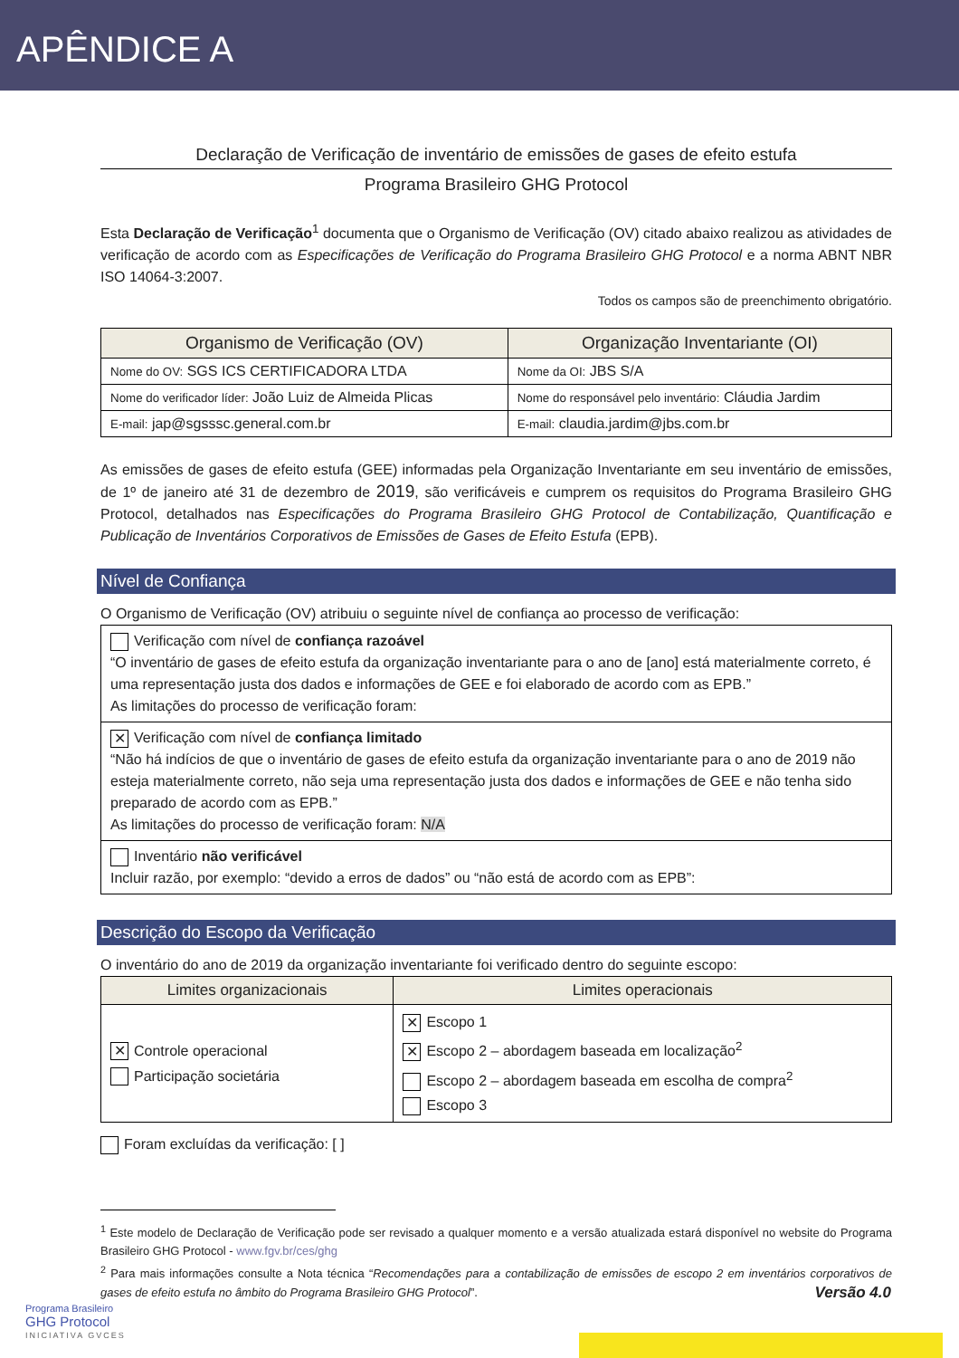APÊNDICE A
Declaração de Verificação de inventário de emissões de gases de efeito estufa
Programa Brasileiro GHG Protocol
Esta Declaração de Verificação<sup>1</sup> documenta que o Organismo de Verificação (OV) citado abaixo realizou as atividades de verificação de acordo com as Especificações de Verificação do Programa Brasileiro GHG Protocol e a norma ABNT NBR ISO 14064-3:2007.
Todos os campos são de preenchimento obrigatório.
| Organismo de Verificação (OV) | Organização Inventariante (OI) |
| --- | --- |
| Nome do OV: SGS ICS CERTIFICADORA LTDA | Nome da OI: JBS S/A |
| Nome do verificador líder: João Luiz de Almeida Plicas | Nome do responsável pelo inventário: Cláudia Jardim |
| E-mail: jap@sgsssc.general.com.br | E-mail: claudia.jardim@jbs.com.br |
As emissões de gases de efeito estufa (GEE) informadas pela Organização Inventariante em seu inventário de emissões, de 1º de janeiro até 31 de dezembro de 2019, são verificáveis e cumprem os requisitos do Programa Brasileiro GHG Protocol, detalhados nas Especificações do Programa Brasileiro GHG Protocol de Contabilização, Quantificação e Publicação de Inventários Corporativos de Emissões de Gases de Efeito Estufa (EPB).
Nível de Confiança
O Organismo de Verificação (OV) atribuiu o seguinte nível de confiança ao processo de verificação:
| Verificação com nível de confiança razoável “O inventário de gases de efeito estufa da organização inventariante para o ano de [ano] está materialmente correto, é uma representação justa dos dados e informações de GEE e foi elaborado de acordo com as EPB.” As limitações do processo de verificação foram: |
| ✕ Verificação com nível de confiança limitado “Não há indícios de que o inventário de gases de efeito estufa da organização inventariante para o ano de 2019 não esteja materialmente correto, não seja uma representação justa dos dados e informações de GEE e não tenha sido preparado de acordo com as EPB.” As limitações do processo de verificação foram: N/A |
| Inventário não verificável Incluir razão, por exemplo: “devido a erros de dados” ou “não está de acordo com as EPB”: |
Descrição do Escopo da Verificação
O inventário do ano de 2019 da organização inventariante foi verificado dentro do seguinte escopo:
| Limites organizacionais | Limites operacionais |
| --- | --- |
| ✕ Controle operacional Participação societária | ✕ Escopo 1 ✕ Escopo 2 – abordagem baseada em localização<sup>2</sup> Escopo 2 – abordagem baseada em escolha de compra<sup>2</sup> Escopo 3 |
Foram excluídas da verificação: [ ]
<sup>1</sup> Este modelo de Declaração de Verificação pode ser revisado a qualquer momento e a versão atualizada estará disponível no website do Programa Brasileiro GHG Protocol - www.fgv.br/ces/ghg
<sup>2</sup> Para mais informações consulte a Nota técnica “Recomendações para a contabilização de emissões de escopo 2 em inventários corporativos de gases de efeito estufa no âmbito do Programa Brasileiro GHG Protocol”.
Programa Brasileiro
GHG Protocol
INICIATIVA GVCES
Versão 4.0